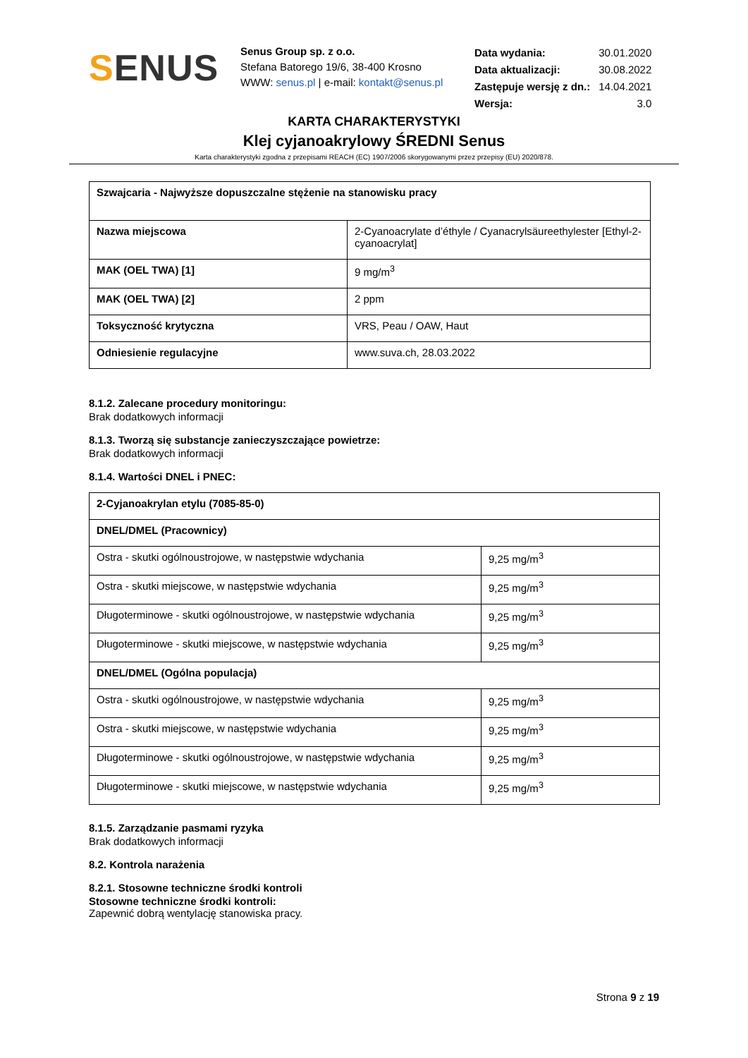SENUS
Senus Group sp. z o.o.
Stefana Batorego 19/6, 38-400 Krosno
WWW: senus.pl | e-mail: kontakt@senus.pl
| Data wydania: | 30.01.2020 |
| Data aktualizacji: | 30.08.2022 |
| Zastępuje wersję z dn.: | 14.04.2021 |
| Wersja: | 3.0 |
KARTA CHARAKTERYSTYKI
Klej cyjanoakrylowy ŚREDNI Senus
Karta charakterystyki zgodna z przepisami REACH (EC) 1907/2006 skorygowanymi przez przepisy (EU) 2020/878.
| Szwajcaria - Najwyższe dopuszczalne stężenie na stanowisku pracy | |
| Nazwa miejscowa | 2-Cyanoacrylate d’éthyle / Cyanacrylsäureethylester [Ethyl-2-cyanoacrylat] |
| MAK (OEL TWA) [1] | 9 mg/m<sup>3</sup> |
| MAK (OEL TWA) [2] | 2 ppm |
| Toksyczność krytyczna | VRS, Peau / OAW, Haut |
| Odniesienie regulacyjne | www.suva.ch, 28.03.2022 |
8.1.2. Zalecane procedury monitoringu:
Brak dodatkowych informacji
8.1.3. Tworzą się substancje zanieczyszczające powietrze:
Brak dodatkowych informacji
8.1.4. Wartości DNEL i PNEC:
| 2-Cyjanoakrylan etylu (7085-85-0) | |
| DNEL/DMEL (Pracownicy) | |
| Ostra - skutki ogólnoustrojowe, w następstwie wdychania | 9,25 mg/m<sup>3</sup> |
| Ostra - skutki miejscowe, w następstwie wdychania | 9,25 mg/m<sup>3</sup> |
| Długoterminowe - skutki ogólnoustrojowe, w następstwie wdychania | 9,25 mg/m<sup>3</sup> |
| Długoterminowe - skutki miejscowe, w następstwie wdychania | 9,25 mg/m<sup>3</sup> |
| DNEL/DMEL (Ogólna populacja) | |
| Ostra - skutki ogólnoustrojowe, w następstwie wdychania | 9,25 mg/m<sup>3</sup> |
| Ostra - skutki miejscowe, w następstwie wdychania | 9,25 mg/m<sup>3</sup> |
| Długoterminowe - skutki ogólnoustrojowe, w następstwie wdychania | 9,25 mg/m<sup>3</sup> |
| Długoterminowe - skutki miejscowe, w następstwie wdychania | 9,25 mg/m<sup>3</sup> |
8.1.5. Zarządzanie pasmami ryzyka
Brak dodatkowych informacji
8.2. Kontrola narażenia
8.2.1. Stosowne techniczne środki kontroli
Stosowne techniczne środki kontroli:
Zapewnić dobrą wentylację stanowiska pracy.
Strona 9 z 19